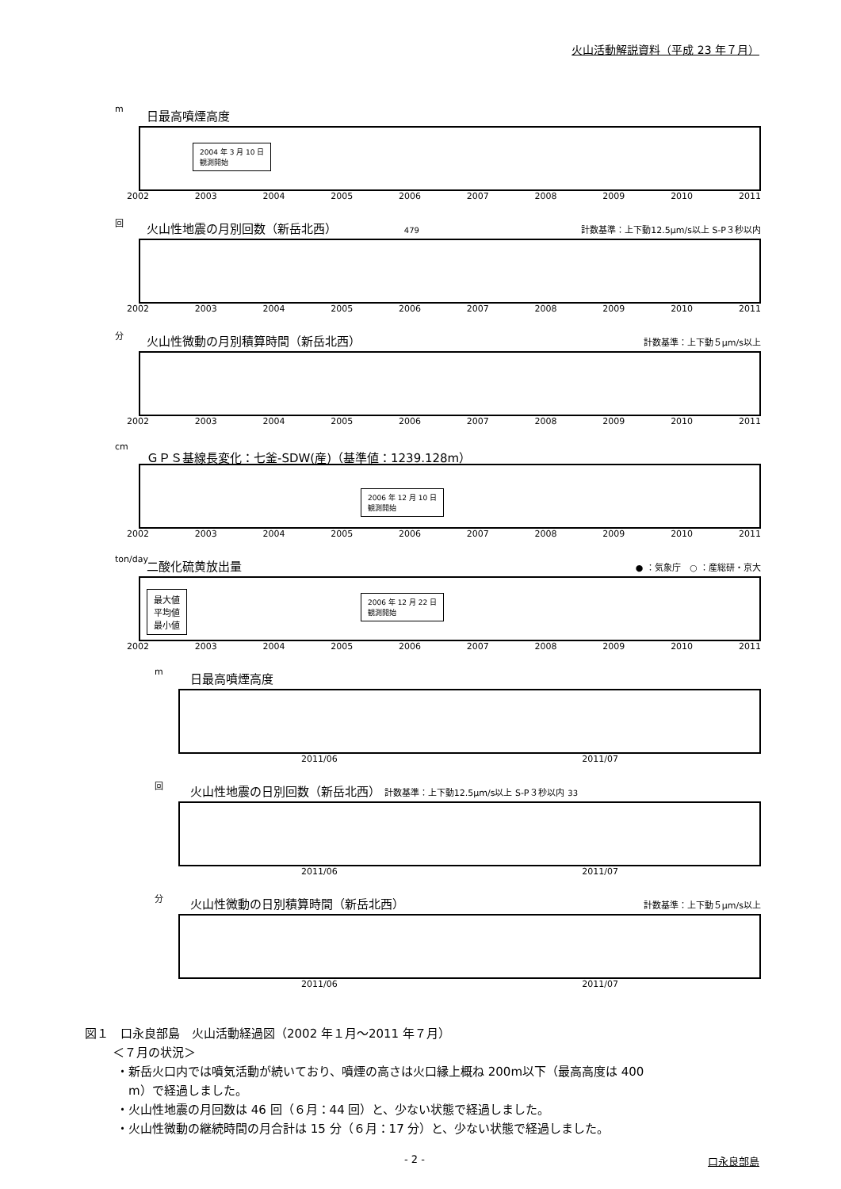火山活動解説資料（平成 23 年７月）
m
日最高噴煙高度
2004 年 3 月 10 日
観測開始
2002 2003 2004 2005 2006 2007 2008 2009 2010 2011
回
火山性地震の月別回数（新岳北西） 479
計数基準：上下動12.5μm/s以上 S-P３秒以内
2002 2003 2004 2005 2006 2007 2008 2009 2010 2011
分
火山性微動の月別積算時間（新岳北西）
計数基準：上下動５μm/s以上
2002 2003 2004 2005 2006 2007 2008 2009 2010 2011
cm
ＧＰＳ基線長変化：七釜-SDW(産)（基準値：1239.128m）
2006 年 12 月 10 日
観測開始
2002 2003 2004 2005 2006 2007 2008 2009 2010 2011
ton/day
二酸化硫黄放出量
● ：気象庁　○ ：産総研・京大
最大値
平均値
最小値
2006 年 12 月 22 日
観測開始
2002 2003 2004 2005 2006 2007 2008 2009 2010 2011
m
日最高噴煙高度
2011/06 2011/07
回
火山性地震の日別回数（新岳北西） 計数基準：上下動12.5μm/s以上 S-P３秒以内 33
2011/06 2011/07
分
火山性微動の日別積算時間（新岳北西）
計数基準：上下動５μm/s以上
2011/06 2011/07
図１　口永良部島　火山活動経過図（2002 年１月～2011 年７月）
＜７月の状況＞
・新岳火口内では噴気活動が続いており、噴煙の高さは火口縁上概ね 200m以下（最高高度は 400
　m）で経過しました。
・火山性地震の月回数は 46 回（６月：44 回）と、少ない状態で経過しました。
・火山性微動の継続時間の月合計は 15 分（６月：17 分）と、少ない状態で経過しました。
- 2 - 口永良部島